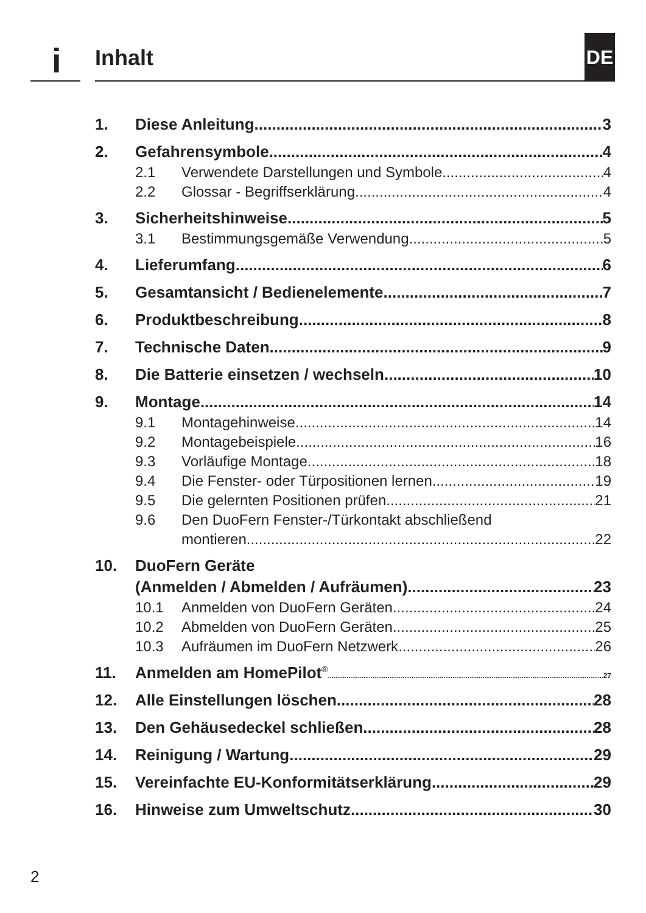i Inhalt
DE
1. Diese Anleitung 3
2. Gefahrensymbole 4
2.1 Verwendete Darstellungen und Symbole 4
2.2 Glossar - Begriffserklärung 4
3. Sicherheitshinweise 5
3.1 Bestimmungsgemäße Verwendung 5
4. Lieferumfang 6
5. Gesamtansicht / Bedienelemente 7
6. Produktbeschreibung 8
7. Technische Daten 9
8. Die Batterie einsetzen / wechseln 10
9. Montage 14
9.1 Montagehinweise 14
9.2 Montagebeispiele 16
9.3 Vorläufige Montage 18
9.4 Die Fenster- oder Türpositionen lernen 19
9.5 Die gelernten Positionen prüfen 21
9.6 Den DuoFern Fenster-/Türkontakt abschließend
montieren 22
10. DuoFern Geräte
(Anmelden / Abmelden / Aufräumen) 23
10.1 Anmelden von DuoFern Geräten 24
10.2 Abmelden von DuoFern Geräten 25
10.3 Aufräumen im DuoFern Netzwerk 26
11. Anmelden am HomePilot<sup>®</sup> 27
12. Alle Einstellungen löschen 28
13. Den Gehäusedeckel schließen 28
14. Reinigung / Wartung 29
15. Vereinfachte EU-Konformitätserklärung 29
16. Hinweise zum Umweltschutz 30
2